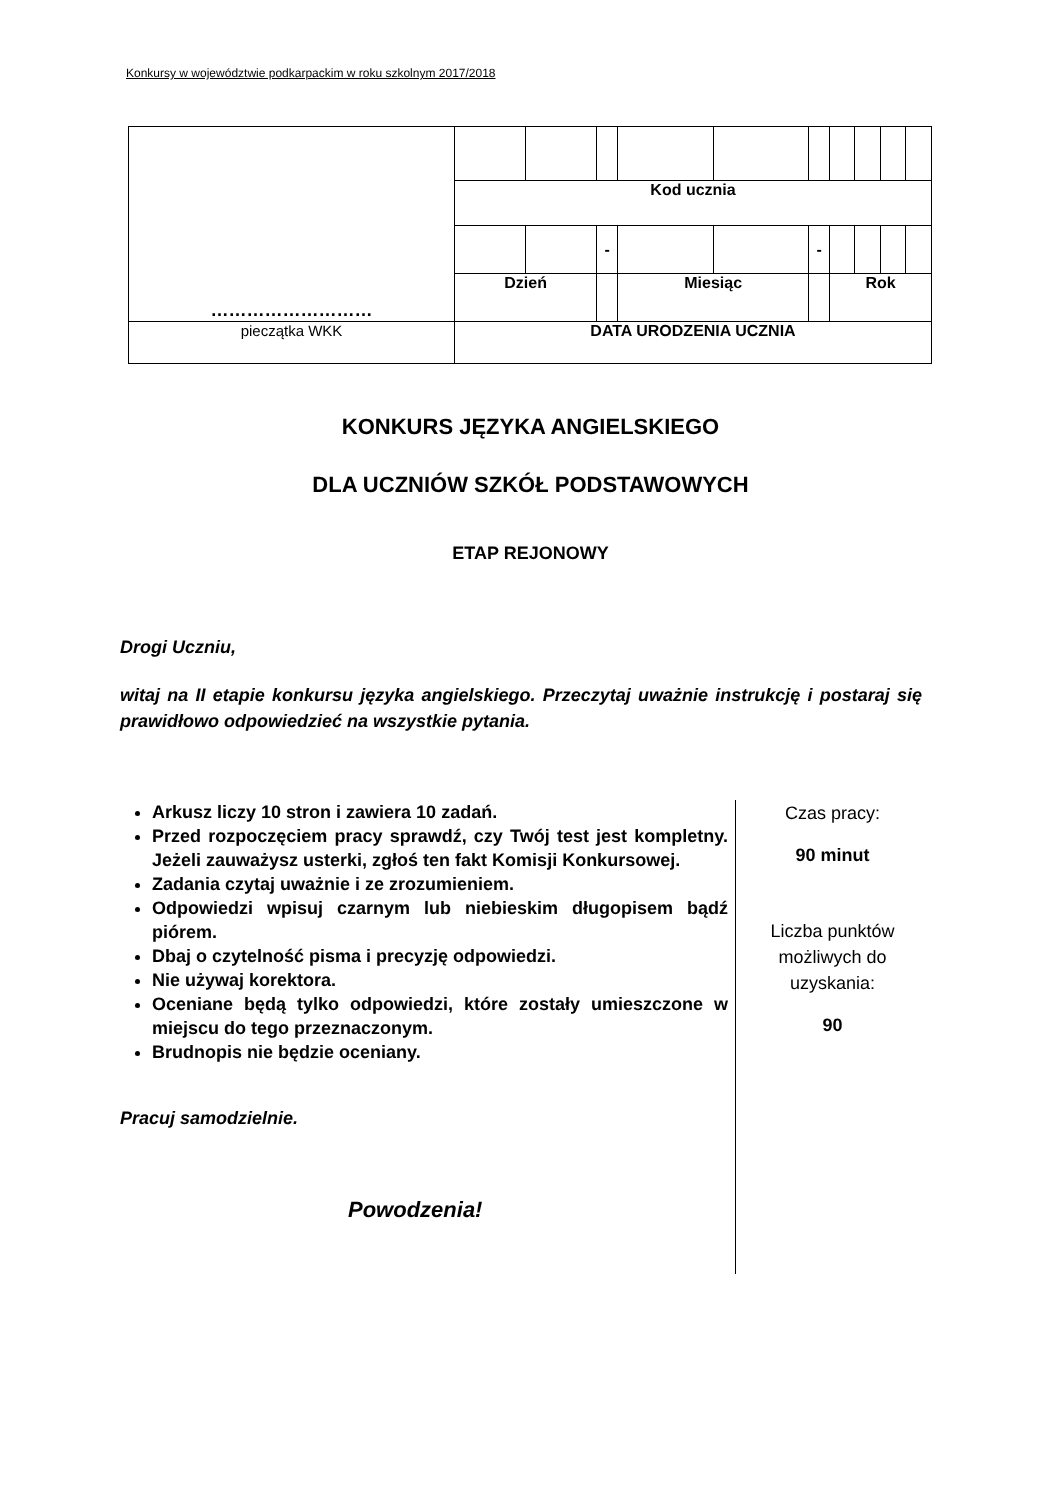Konkursy w województwie podkarpackim w roku szkolnym 2017/2018
| ……………………… | | | | | | | | | | |
| | Kod ucznia | | | | | | | | | |
| | | | - | | | - | | | | |
| | Dzień | | | Miesiąc | | | Rok | | | |
| pieczątka WKK | DATA URODZENIA UCZNIA | | | | | | | | | |
KONKURS JĘZYKA ANGIELSKIEGO
DLA UCZNIÓW SZKÓŁ PODSTAWOWYCH
ETAP REJONOWY
Drogi Uczniu,
witaj na II etapie konkursu języka angielskiego. Przeczytaj uważnie instrukcję i postaraj się prawidłowo odpowiedzieć na wszystkie pytania.
Arkusz liczy 10 stron i zawiera 10 zadań.
Przed rozpoczęciem pracy sprawdź, czy Twój test jest kompletny. Jeżeli zauważysz usterki, zgłoś ten fakt Komisji Konkursowej.
Zadania czytaj uważnie i ze zrozumieniem.
Odpowiedzi wpisuj czarnym lub niebieskim długopisem bądź piórem.
Dbaj o czytelność pisma i precyzję odpowiedzi.
Nie używaj korektora.
Oceniane będą tylko odpowiedzi, które zostały umieszczone w miejscu do tego przeznaczonym.
Brudnopis nie będzie oceniany.
Pracuj samodzielnie.
Powodzenia!
Czas pracy:
90 minut
Liczba punktów możliwych do uzyskania:
90